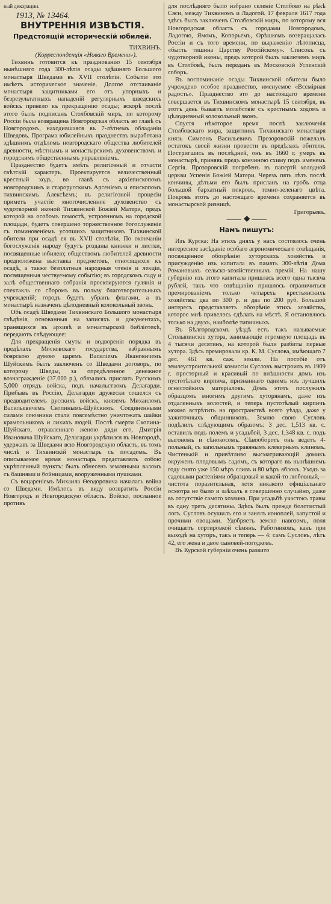вый декорации.
1913, № 13464.
ВНУТРЕННІЯ ИЗВѢСТІЯ.
Предстоящій историческій юбилей.
ТИХВИНЪ.
(Корреспонденція «Новаго Времени»).
Тихвинъ готовится къ празднованію 15 сентября нынѣшняго года 300-лѣтія осады здѣшняго Большого монастыря Шведами въ XVII столѣтіи. Событіе это имѣетъ историческое значеніе. Долгое отстаиваніе монастыря защитниками его отъ упорныхъ и безрезультатныхъ нападеній регулярныхъ шведскихъ войскъ привело къ прекращенію осады; вскорѣ послѣ этого былъ подписанъ Столбовскій миръ, по которому Россіи была возвращена Новгородская область во главѣ съ Новгородомъ, находившаяся въ 7-лѣтнемъ обладаніи Шведовъ. Програма юбилейныхъ празднествъ выработана здѣшнимъ отдѣломъ новгородскаго общества любителей древности, мѣстнымъ и монастырскимъ духовенствомъ и городскимъ общественнымъ управленіемъ.
Празднество будетъ имѣть религіозный и отчасти свѣтскій характеръ. Проектируется величественный крестный ходъ, во главѣ съ архіепископомъ новгородскимъ и старорусскимъ Арсеніемъ и епископомъ тихвинскимъ Алексѣемъ; въ религіозной процесіи приметъ участіе многочисленное духовенство съ чудотворной иконой Тихвинской Божіей Матери, предъ которой на особомъ помостѣ, устроенномъ на городской площади, будетъ совершено торжественное богослуженіе съ поминовеніемъ усопшихъ защитниковъ Тихвинской обители при осадѣ ея въ XVII столѣтіи. По окончаніи богослуженія народу будутъ розданы книжки и листки, посвященные юбилею; обществомъ любителей древности предположена выставка предметовъ, относящихся къ осадѣ, а также безплатныя народныя чтенія и лекціи, посвященныя чествуемому событію; въ городскомъ саду и залѣ общественнаго собранія проектируются гулянія и спектакль со сборомъ въ пользу благотворительныхъ учрежденій; городъ будетъ убранъ флагами, а въ монастырѣ назначенъ цѣлодневный колокольный звонъ.
Объ осадѣ Шведами Тихвинскаго Большого монастыря свѣдѣнія, основанныя на записяхъ и документахъ, хранящихся въ архивѣ и монастырской библіотекѣ, передаютъ слѣдующее:
Для прекращенія смуты и водворенія порядка въ предѣлахъ Московскаго государства, избраннымъ боярскою думою царемъ Василіемъ Ивановичемъ Шуйскимъ былъ заключенъ со Шведами договоръ, по которому Шведы, за опредѣленное денежное вознагражденіе (37.000 р.), обязались прислать Русскимъ 5,000 отрядъ войска, подъ начальствомъ Делагарди. Прибывъ въ Россію, Делагарди дружески сошелся съ предводителемъ русскихъ войскъ, княземъ Михаиломъ Васильевичемъ Скопинымъ-Шуйскимъ. Соединенными силами союзники стали повсемѣстно уничтожать шайки крамольниковъ и лихихъ людей. Послѣ смерти Скопина-Шуйскаго, отравленнаго женою дяди его, Дмитрія Ивановича Шуйскаго, Делагарди укрѣпился въ Новгородѣ, удержавъ за Шведами всю Новгородскую область, въ томъ числѣ и Тихвинскій монастырь съ посадомъ. Въ описываемое время монастырь представлялъ собою укрѣпленный пунктъ: былъ обнесенъ земляными валомъ съ башнями и бойницами, вооруженными пушками.
Съ воцареніемъ Михаила Ѳеодоровича началась война со Шведами. Имѣлось въ виду возвратить Россіи Новгородъ и Новгородскую область. Войско, посланное противъ
для послѣдняго было избрано селеніе Столбово на рѣкѣ Сяси, между Тихвиномъ и Ладогой. 17 февраля 1617 года здѣсь былъ заключенъ Столбовскій миръ, по которому вся Новгородская область съ городами Новгородомъ, Ладогою, Ямомъ, Копорьемъ, Орѣшкомъ возвращалась Россіи и съ того времени, по выраженію лѣтописца, «бысть тишина Царству Россійскому». Списокъ съ чудотворной иконы, предъ которой былъ заключенъ миръ въ Столбовѣ, былъ переданъ въ Московскій Успенскій соборъ.
Въ воспоминаніе осады Тихвинской обители было учреждено особое празднество, именуемое «Всемірная радость». Празднество это до настоящаго времени совершается въ Тихвинскомъ монастырѣ 15 сентября, въ этотъ день бываетъ молебствіе съ крестнымъ ходомъ и цѣлодневный колокольный звонъ.
Спустя нѣкоторое время послѣ заключенія Столбовскаго мира, защитникъ Тихвинскаго монастыря князь Симеонъ Васильевичъ Прозоровскій пожелалъ остатокъ своей жизни провести въ предѣлахъ обители. Постригшись въ послѣдней, онъ въ 1660 г. умеръ въ монастырѣ, принявъ предъ кончиною схиму подъ именемъ Сергія. Прозоровскій погребенъ въ папертй холодной церкви Успенія Божіей Матери. Черезъ пять лѣтъ послѣ кончины, дѣтьми его былъ присланъ на гробъ отца большой бархатный покровъ, темно-зеленаго цвѣта. Покровъ этотъ до настоящаго времени сохраняется въ монастырской ризницѣ.
Григорьевъ.
⸻ ◆ ⸻
Намъ пишутъ:
Изъ Курска: На этихъ дняхъ у насъ состоялось очень интересное засѣданіе особаго агрономическаго совѣщанія, посвященное обозрѣнію хуторскихъ хозяйствъ и присужденію изъ капитала въ память 300-лѣтія Дома Романовыхъ сельско-хозяйственныхъ премій. На нашу губернію изъ этого капитала пришлась всего одна тысяча рублей, такъ что совѣщанію пришлось ограничиться премированіемъ только четырехъ крестьянскихъ хозяйствъ: два по 300 р. и два по 200 руб. Большой интересъ представляетъ обозрѣніе этихъ хозяйствъ, которое мнѣ привелось сдѣлать на мѣстѣ. Я остановлюсь только на двухъ, наиболѣе типичныхъ.
Въ Бѣлгородскомъ уѣздѣ есть такъ называемые Столыпинскіе хутора, занимающіе огромную площадь въ 4 тысячи десятинъ, на которой были разбиты первые хутора. Здѣсь премировали кр. К. М. Суслова, имѣющаго 7 дес. 461 кв. саж. земли. На пособіе отъ землеустроительной комиссіи Сусловъ выстроилъ въ 1909 г. просторный и красивый по внѣшности домъ изъ пустотѣлаго кирпича, признаннаго однимъ изъ лучшихъ огнестойкихъ матеріаловъ. Домъ этотъ послужилъ образцомъ многимъ другимъ хуторянамъ, даже изъ отдаленныхъ волостей, и теперь пустотѣлый кирпичъ можно встрѣтить на пространствѣ всего уѣзда, даже у зажиточныхъ общинниковъ. Землю свою Сусловъ подѣлилъ слѣдующимъ образомъ: 3 дес. 1,513 кв. с. оставилъ подъ полемъ и усадьбой, 3 дес. 1,348 кв. с. подъ выгономъ и сѣнокосомъ. Сѣвооборотъ онъ ведетъ 4-польный, съ запольнымъ травянымъ клеверньмъ клиномъ. Чистенькій и привѣтливо высматривающій домикъ окруженъ плодовымъ садомъ, съ котораго въ нынѣшнемъ году снято уже 150 мѣръ сливъ и 80 мѣръ яблокъ. Уходъ за садовыми растеніями образцовый и какой-то любовный,—чистота поразительная, хотя никакого офиціальнаго осмотра не было и заѣхалъ я совершенно случайно, даже въ отсутствіе самого хозяина. При усадьбѣ участокъ травы въ одну треть десятины. Здѣсь былъ прежде болотистый логъ. Сусловъ осушилъ его и занялъ коноплей, капустой и прочими овощами. Удобряетъ землю навозомъ, поля очищаетъ сортировкой сѣмянъ. Работниковъ, какъ при выходѣ на хуторъ, такъ и теперь — 4: самъ Сусловъ, лѣтъ 42, его жена и двое сыновей-погодковъ.
Въ Курской губерніи очень развито